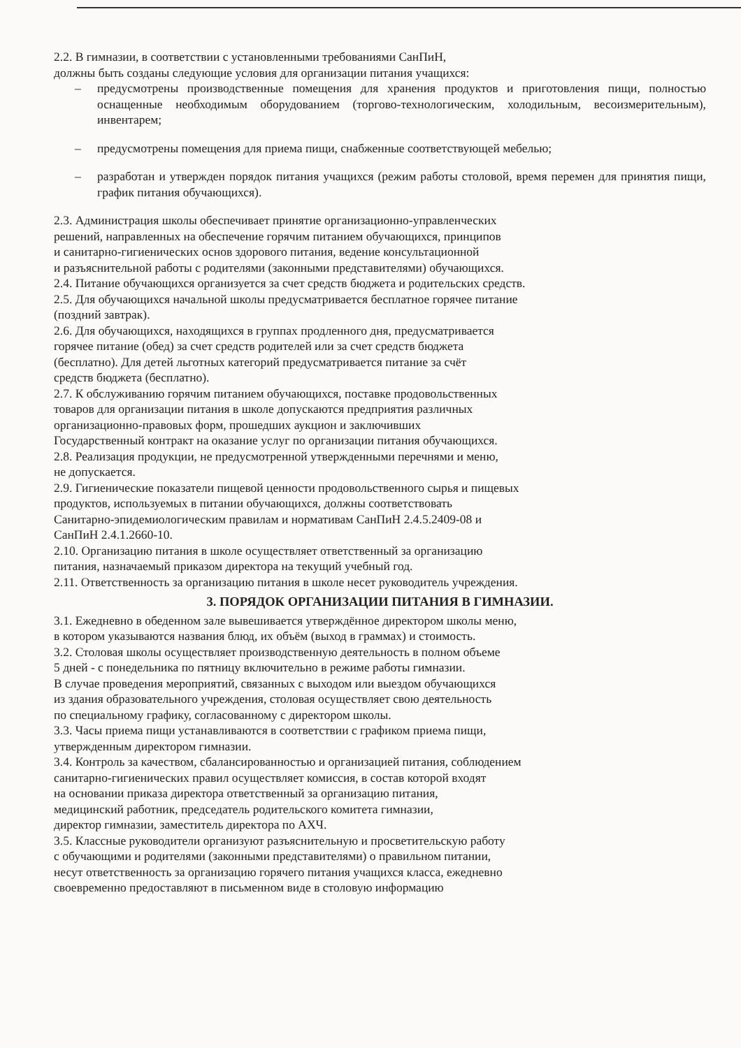2.2. В гимназии, в соответствии с установленными требованиями СанПиН,
должны быть созданы следующие условия для организации питания учащихся:
– предусмотрены производственные помещения для хранения продуктов и приготовления пищи, полностью оснащенные необходимым оборудованием (торгово-технологическим, холодильным, весоизмерительным), инвентарем;
– предусмотрены помещения для приема пищи, снабженные соответствующей мебелью;
– разработан и утвержден порядок питания учащихся (режим работы столовой, время перемен для принятия пищи, график питания обучающихся).
2.3. Администрация школы обеспечивает принятие организационно-управленческих
решений, направленных на обеспечение горячим питанием обучающихся, принципов
и санитарно-гигиенических основ здорового питания, ведение консультационной
и разъяснительной работы с родителями (законными представителями) обучающихся.
2.4. Питание обучающихся организуется за счет средств бюджета и родительских средств.
2.5. Для обучающихся начальной школы предусматривается бесплатное горячее питание
(поздний завтрак).
2.6. Для обучающихся, находящихся в группах продленного дня, предусматривается
горячее питание (обед) за счет средств родителей или за счет средств бюджета
(бесплатно). Для детей льготных категорий предусматривается питание за счёт
средств бюджета (бесплатно).
2.7. К обслуживанию горячим питанием обучающихся, поставке продовольственных
товаров для организации питания в школе допускаются предприятия различных
организационно-правовых форм, прошедших аукцион и заключивших
Государственный контракт на оказание услуг по организации питания обучающихся.
2.8. Реализация продукции, не предусмотренной утвержденными перечнями и меню,
не допускается.
2.9. Гигиенические показатели пищевой ценности продовольственного сырья и пищевых
продуктов, используемых в питании обучающихся, должны соответствовать
Санитарно-эпидемиологическим правилам и нормативам СанПиН 2.4.5.2409-08 и
СанПиН 2.4.1.2660-10.
2.10. Организацию питания в школе осуществляет ответственный за организацию
питания, назначаемый приказом директора на текущий учебный год.
2.11. Ответственность за организацию питания в школе несет руководитель учреждения.
3. ПОРЯДОК ОРГАНИЗАЦИИ ПИТАНИЯ В ГИМНАЗИИ.
3.1. Ежедневно в обеденном зале вывешивается утверждённое директором школы меню,
в котором указываются названия блюд, их объём (выход в граммах) и стоимость.
3.2. Столовая школы осуществляет производственную деятельность в полном объеме
5 дней - с понедельника по пятницу включительно в режиме работы гимназии.
В случае проведения мероприятий, связанных с выходом или выездом обучающихся
из здания образовательного учреждения, столовая осуществляет свою деятельность
по специальному графику, согласованному с директором школы.
3.3. Часы приема пищи устанавливаются в соответствии с графиком приема пищи,
утвержденным директором гимназии.
3.4. Контроль за качеством, сбалансированностью и организацией питания, соблюдением
санитарно-гигиенических правил осуществляет комиссия, в состав которой входят
на основании приказа директора ответственный за организацию питания,
медицинский работник, председатель родительского комитета гимназии,
директор гимназии, заместитель директора по АХЧ.
3.5. Классные руководители организуют разъяснительную и просветительскую работу
с обучающими и родителями (законными представителями) о правильном питании,
несут ответственность за организацию горячего питания учащихся класса, ежедневно
своевременно предоставляют в письменном виде в столовую информацию